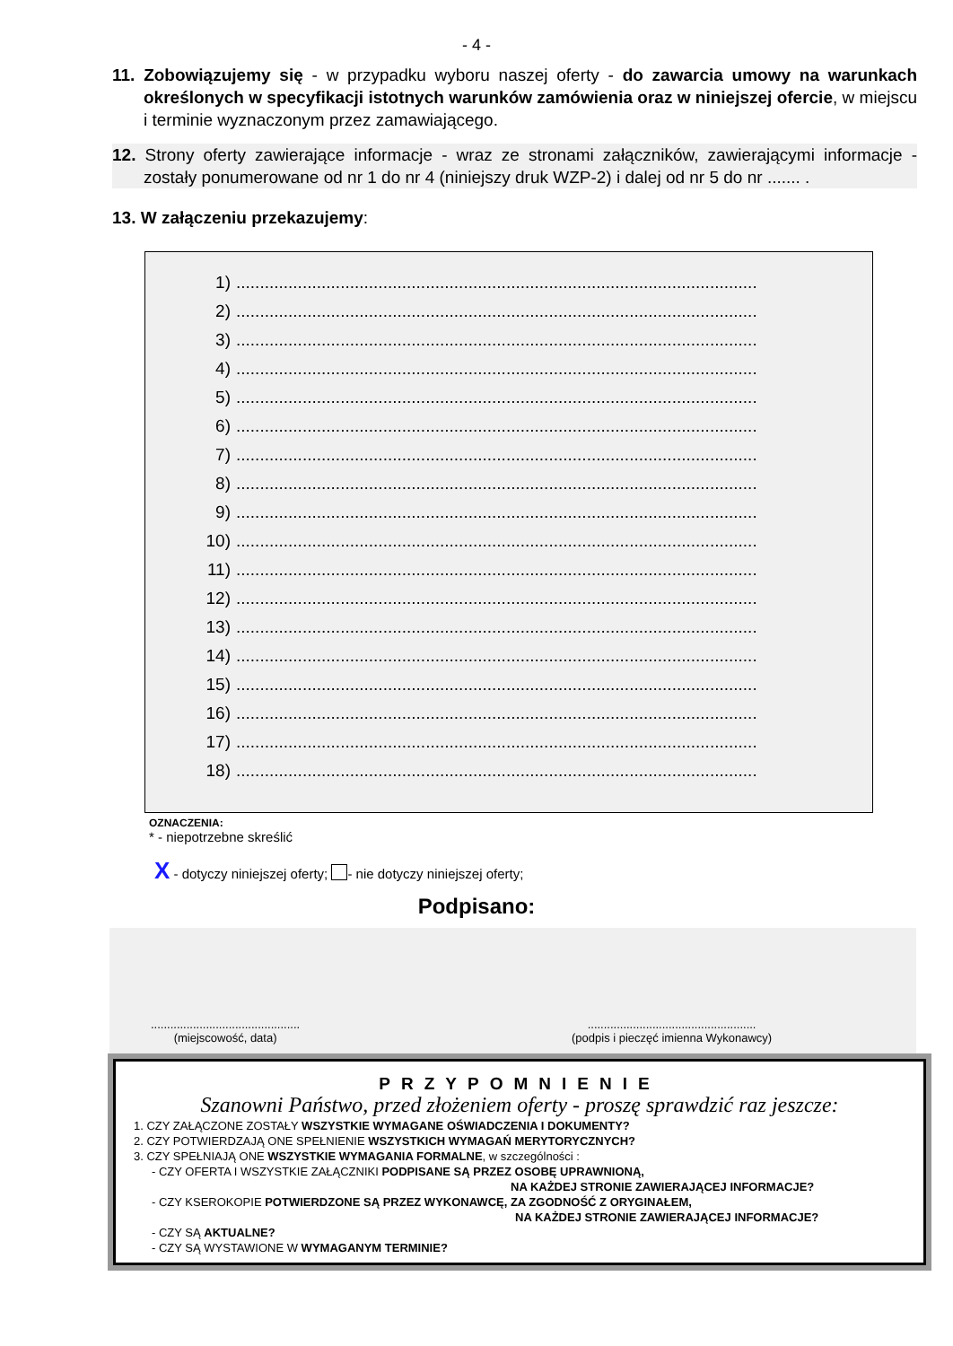- 4 -
11. Zobowiązujemy się - w przypadku wyboru naszej oferty - do zawarcia umowy na warunkach określonych w specyfikacji istotnych warunków zamówienia oraz w niniejszej ofercie, w miejscu i terminie wyznaczonym przez zamawiającego.
12. Strony oferty zawierające informacje - wraz ze stronami załączników, zawierającymi informacje - zostały ponumerowane od nr 1 do nr 4 (niniejszy druk WZP-2) i dalej od nr 5 do nr ....... .
13. W załączeniu przekazujemy:
1)..............................................................................................................
2)..............................................................................................................
3)..............................................................................................................
4)..............................................................................................................
5)..............................................................................................................
6)..............................................................................................................
7)..............................................................................................................
8)..............................................................................................................
9)..............................................................................................................
10)..............................................................................................................
11)..............................................................................................................
12)..............................................................................................................
13)..............................................................................................................
14)..............................................................................................................
15)..............................................................................................................
16)..............................................................................................................
17)..............................................................................................................
18)..............................................................................................................
OZNACZENIA:
* - niepotrzebne skreślić
X - dotyczy niniejszej oferty; - nie dotyczy niniejszej oferty;
Podpisano:
..............................................
(miejscowość, data)
....................................................
(podpis i pieczęć imienna Wykonawcy)
PRZYPOMNIENIE
Szanowni Państwo, przed złożeniem oferty - proszę sprawdzić raz jeszcze:
1. CZY ZAŁĄCZONE ZOSTAŁY WSZYSTKIE WYMAGANE OŚWIADCZENIA I DOKUMENTY?
2. CZY POTWIERDZAJĄ ONE SPEŁNIENIE WSZYSTKICH WYMAGAŃ MERYTORYCZNYCH?
3. CZY SPEŁNIAJĄ ONE WSZYSTKIE WYMAGANIA FORMALNE, w szczególności :
- CZY OFERTA I WSZYSTKIE ZAŁĄCZNIKI PODPISANE SĄ PRZEZ OSOBĘ UPRAWNIONĄ,
NA KAŻDEJ STRONIE ZAWIERAJĄCEJ INFORMACJE?
- CZY KSEROKOPIE POTWIERDZONE SĄ PRZEZ WYKONAWCĘ, ZA ZGODNOŚĆ Z ORYGINAŁEM,
NA KAŻDEJ STRONIE ZAWIERAJĄCEJ INFORMACJE?
- CZY SĄ AKTUALNE?
- CZY SĄ WYSTAWIONE W WYMAGANYM TERMINIE?